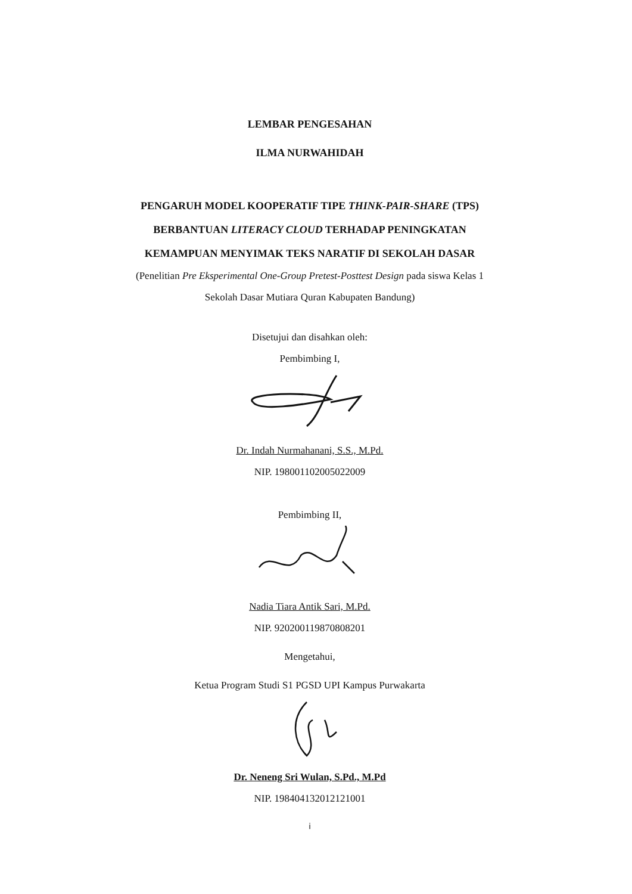LEMBAR PENGESAHAN
ILMA NURWAHIDAH
PENGARUH MODEL KOOPERATIF TIPE THINK-PAIR-SHARE (TPS) BERBANTUAN LITERACY CLOUD TERHADAP PENINGKATAN KEMAMPUAN MENYIMAK TEKS NARATIF DI SEKOLAH DASAR
(Penelitian Pre Eksperimental One-Group Pretest-Posttest Design pada siswa Kelas 1 Sekolah Dasar Mutiara Quran Kabupaten Bandung)
Disetujui dan disahkan oleh:
Pembimbing I,
Dr. Indah Nurmahanani, S.S., M.Pd.
NIP. 198001102005022009
Pembimbing II,
Nadia Tiara Antik Sari, M.Pd.
NIP. 920200119870808201
Mengetahui,
Ketua Program Studi S1 PGSD UPI Kampus Purwakarta
Dr. Neneng Sri Wulan, S.Pd., M.Pd
NIP. 198404132012121001
i